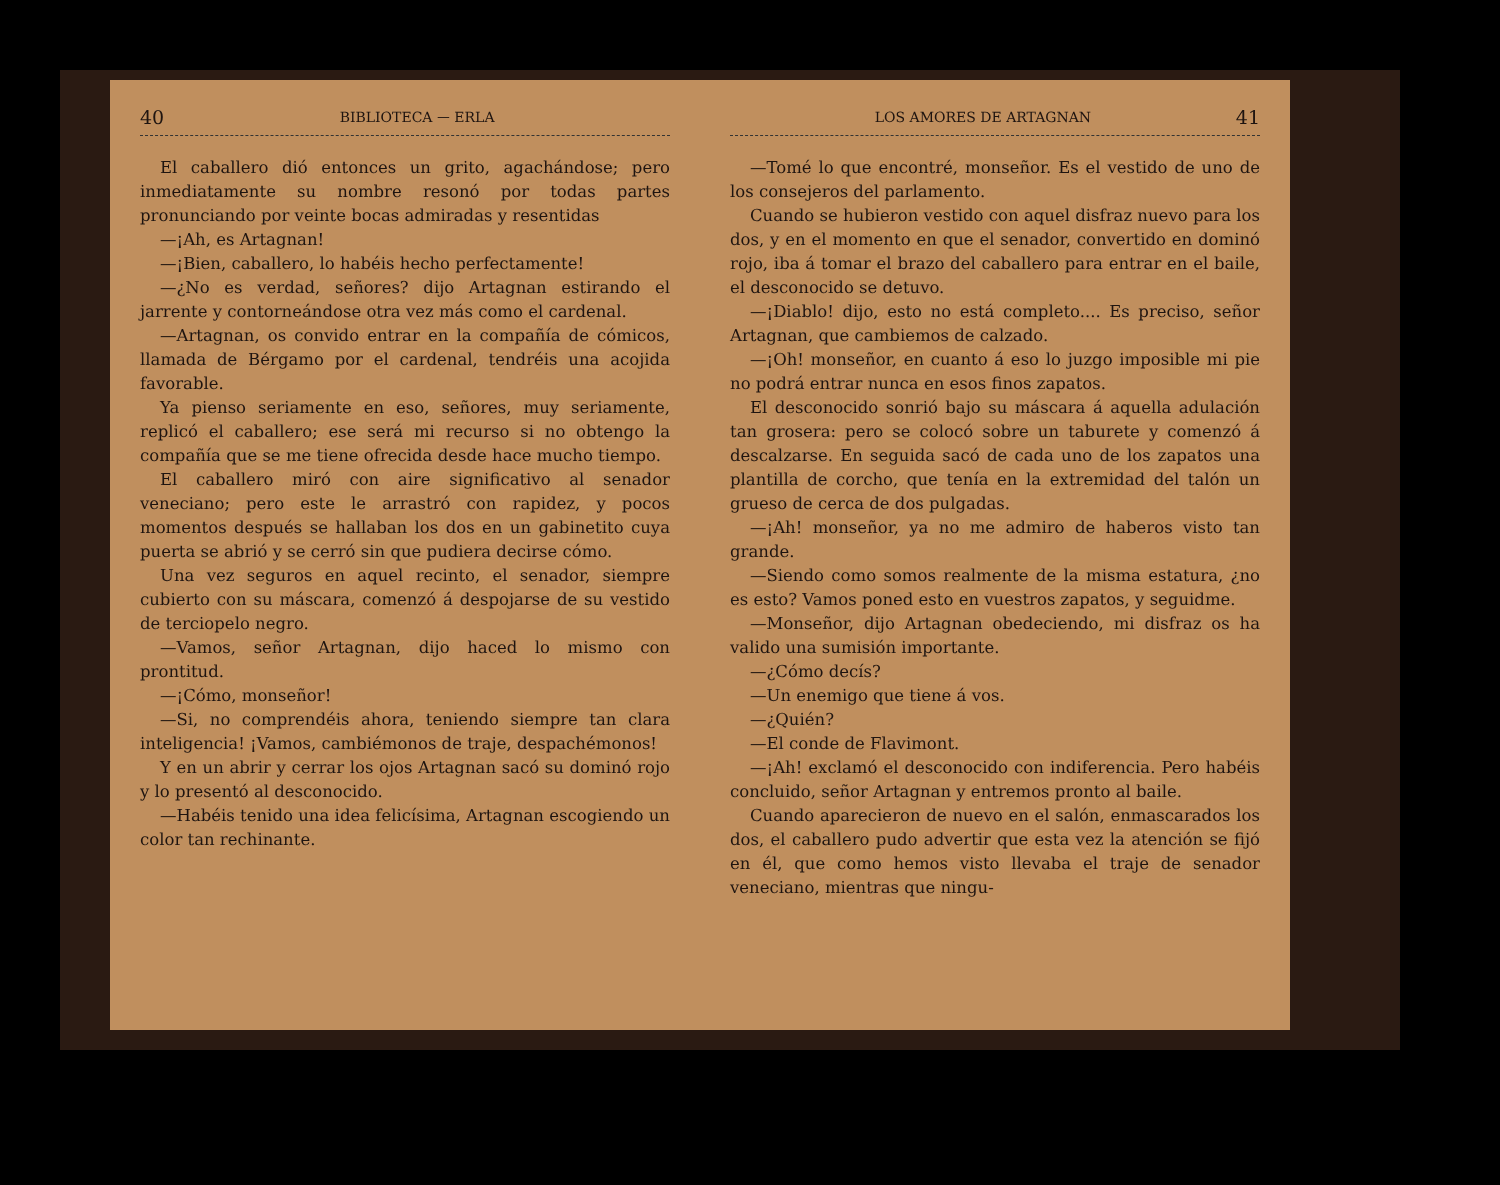40 BIBLIOTECA ᅳ ERLA
El caballero dió entonces un grito, agachándose; pero inmediatamente su nombre resonó por todas partes pronunciando por veinte bocas admiradas y resentidas
—¡Ah, es Artagnan!
—¡Bien, caballero, lo habéis hecho perfectamente!
—¿No es verdad, señores? dijo Artagnan estirando el jarrente y contorneándose otra vez más como el cardenal.
—Artagnan, os convido entrar en la compañía de cómicos, llamada de Bérgamo por el cardenal, tendréis una acojida favorable.
Ya pienso seriamente en eso, señores, muy seriamente, replicó el caballero; ese será mi recurso si no obtengo la compañía que se me tiene ofrecida desde hace mucho tiempo.
El caballero miró con aire significativo al senador veneciano; pero este le arrastró con rapidez, y pocos momentos después se hallaban los dos en un gabinetito cuya puerta se abrió y se cerró sin que pudiera decirse cómo.
Una vez seguros en aquel recinto, el senador, siempre cubierto con su máscara, comenzó á despojarse de su vestido de terciopelo negro.
—Vamos, señor Artagnan, dijo haced lo mismo con prontitud.
—¡Cómo, monseñor!
—Si, no comprendéis ahora, teniendo siempre tan clara inteligencia! ¡Vamos, cambiémonos de traje, despachémonos!
Y en un abrir y cerrar los ojos Artagnan sacó su dominó rojo y lo presentó al desconocido.
—Habéis tenido una idea felicísima, Artagnan escogiendo un color tan rechinante.
LOS AMORES DE ARTAGNAN 41
—Tomé lo que encontré, monseñor. Es el vestido de uno de los consejeros del parlamento.
Cuando se hubieron vestido con aquel disfraz nuevo para los dos, y en el momento en que el senador, convertido en dominó rojo, iba á tomar el brazo del caballero para entrar en el baile, el desconocido se detuvo.
—¡Diablo! dijo, esto no está completo.... Es preciso, señor Artagnan, que cambiemos de calzado.
—¡Oh! monseñor, en cuanto á eso lo juzgo imposible mi pie no podrá entrar nunca en esos finos zapatos.
El desconocido sonrió bajo su máscara á aquella adulación tan grosera: pero se colocó sobre un taburete y comenzó á descalzarse. En seguida sacó de cada uno de los zapatos una plantilla de corcho, que tenía en la extremidad del talón un grueso de cerca de dos pulgadas.
—¡Ah! monseñor, ya no me admiro de haberos visto tan grande.
—Siendo como somos realmente de la misma estatura, ¿no es esto? Vamos poned esto en vuestros zapatos, y seguidme.
—Monseñor, dijo Artagnan obedeciendo, mi disfraz os ha valido una sumisión importante.
—¿Cómo decís?
—Un enemigo que tiene á vos.
—¿Quién?
—El conde de Flavimont.
—¡Ah! exclamó el desconocido con indiferencia. Pero habéis concluido, señor Artagnan y entremos pronto al baile.
Cuando aparecieron de nuevo en el salón, enmascarados los dos, el caballero pudo advertir que esta vez la atención se fijó en él, que como hemos visto llevaba el traje de senador veneciano, mientras que ningu-